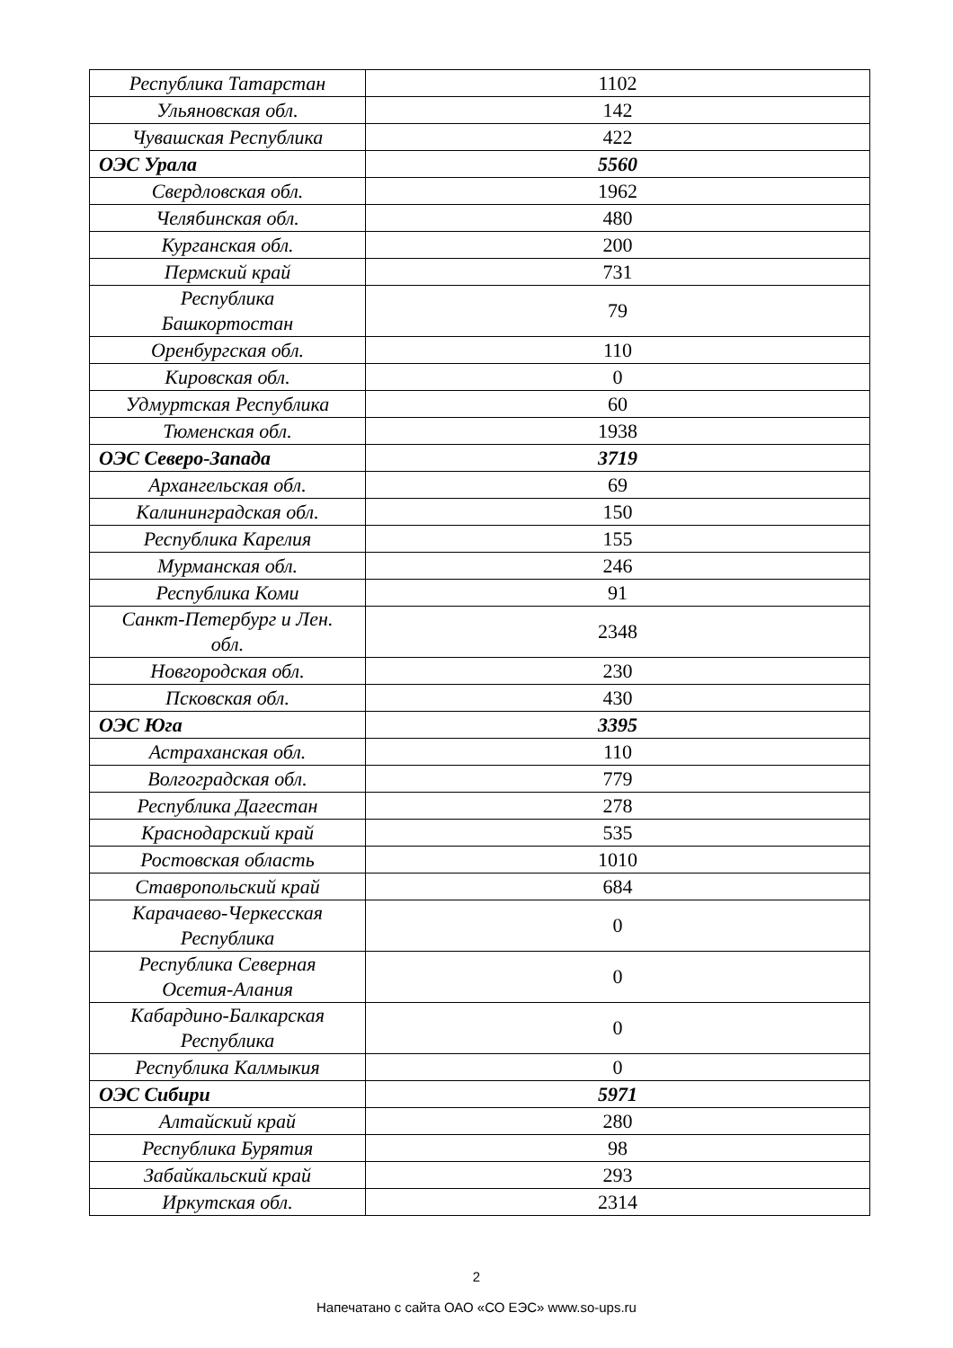| Республика Татарстан | 1102 |
| Ульяновская обл. | 142 |
| Чувашская Республика | 422 |
| ОЭС Урала | 5560 |
| Свердловская обл. | 1962 |
| Челябинская обл. | 480 |
| Курганская обл. | 200 |
| Пермский край | 731 |
| Республика Башкортостан | 79 |
| Оренбургская обл. | 110 |
| Кировская обл. | 0 |
| Удмуртская Республика | 60 |
| Тюменская обл. | 1938 |
| ОЭС Северо-Запада | 3719 |
| Архангельская обл. | 69 |
| Калининградская обл. | 150 |
| Республика Карелия | 155 |
| Мурманская обл. | 246 |
| Республика Коми | 91 |
| Санкт-Петербург и Лен. обл. | 2348 |
| Новгородская обл. | 230 |
| Псковская обл. | 430 |
| ОЭС Юга | 3395 |
| Астраханская обл. | 110 |
| Волгоградская обл. | 779 |
| Республика Дагестан | 278 |
| Краснодарский край | 535 |
| Ростовская область | 1010 |
| Ставропольский край | 684 |
| Карачаево-Черкесская Республика | 0 |
| Республика Северная Осетия-Алания | 0 |
| Кабардино-Балкарская Республика | 0 |
| Республика Калмыкия | 0 |
| ОЭС Сибири | 5971 |
| Алтайский край | 280 |
| Республика Бурятия | 98 |
| Забайкальский край | 293 |
| Иркутская обл. | 2314 |
2
Напечатано с сайта ОАО «СО ЕЭС» www.so-ups.ru